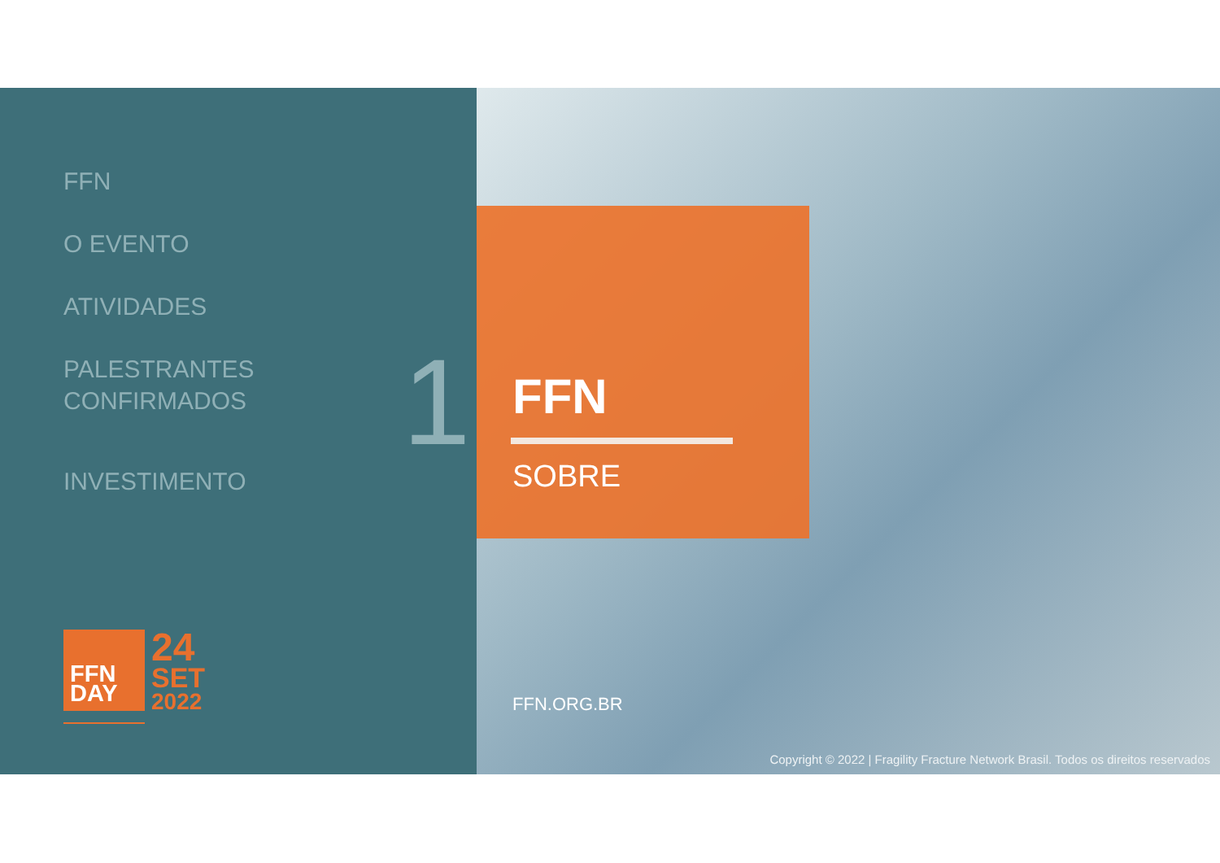FFN
O EVENTO
ATIVIDADES
PALESTRANTES
CONFIRMADOS
INVESTIMENTO
1
FFN
DAY
24
SET
2022
FFN
SOBRE
FFN.ORG.BR
Copyright © 2022 | Fragility Fracture Network Brasil. Todos os direitos reservados